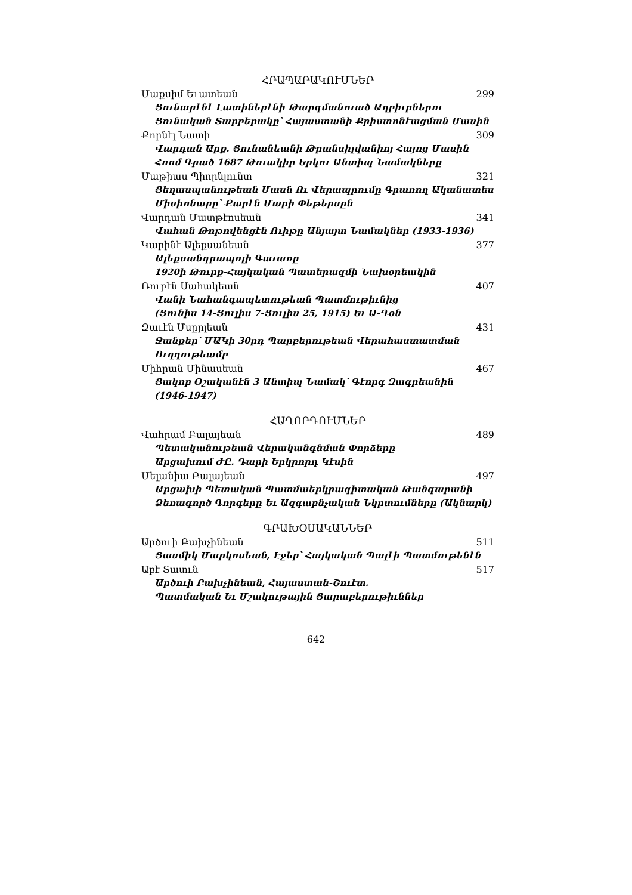ՀՐԱՊԱՐԱԿՈՒՄՆԵՐ
Մաքսիմ Եւատեան 299
Ցունարէնէ Լատիներէնի Թարգմանուած Աղբիւրներու Ցունական Տարբերակը՝ Հայաստանի Քրիստոնէացման Մասին
Քորնէլ Նատի 309
Վարդան Արք. Ցունանեանի Թրանսիլվանիոյ Հայոց Մասին Հոոմ Գրած 1687 Թուակիր Երկու Անտիպ Նամակները
Մաթիաս Պիորնլունտ 321
Ցեղասպանութեան Մասն Ու Վերապրումը Գրառող Ականատես Միսիոնարը՝ Քարէն Մարի Փեթերսըն
Վարդան Մատթէոսեան 341
Վահան Թոթովենցէն Ուիթը Անյայտ Նամակներ (1933-1936)
Կարինէ Ալեքսանեան 377
Ալեքսանդրապոլի Գաւառը
1920ի Թուրք-Հայկական Պատերազմի Նախօրեակին
Ռուբէն Սահակեան 407
Վանի Նահանգապետութեան Պատմութիւնից
(Ցունիս 14-Ցուլիս 7-Ցուլիս 25, 1915) Եւ Ա-Դօն
Զաւէն Մսըրլեան 431
Ջանքեր՝ ՄԱԿի 30րդ Պարբերութեան Վերահաստատման Ուղղութեամբ
Միհրան Մինասեան 467
Ցակոբ Օշականէն 3 Անտիպ Նամակ՝ Գէորգ Զագրեանին
(1946-1947)
ՀԱՂՈՐԴՈՒՄՆԵՐ
Վահրամ Բալայեան 489
Պետականութեան Վերականգնման Փորձերը
Արցախում ԺԸ. Դարի Երկրորդ Կէսին
Մելանիա Բալայեան 497
Արցախի Պետական Պատմաերկրագիտական Թանգարանի Ձեռագործ Գորգերը Եւ Ազգաբնչական Նկրտումները (Ակնարկ)
ԳՐԱԽՕՍԱԿԱՆՆԵՐ
Արծուի Բախչինեան 511
Ցասմիկ Մարկոսեան, Էջեր՝ Հայկական Պալէի Պատմութենէն
Աբէ Տատւն 517
Արծուի Բախչինեան, Հայաստան-Շուէտ.
Պատմական Եւ Մշակութային Ցարաբերութիւններ
642